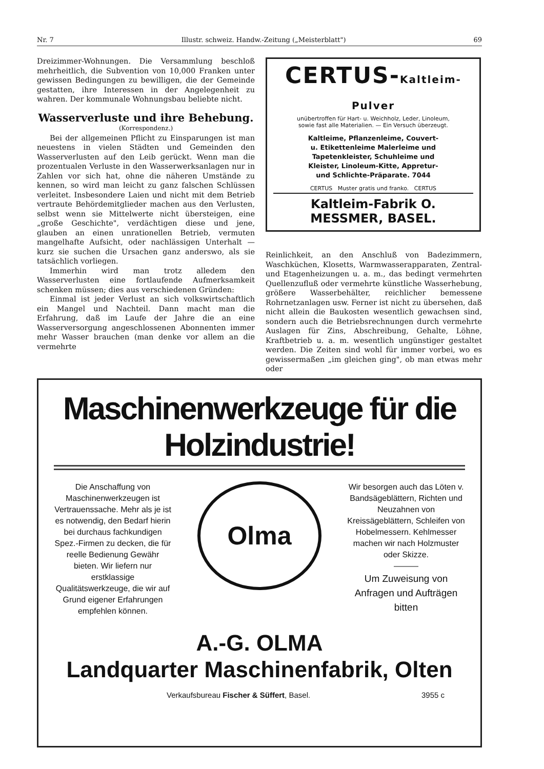Nr. 7 Illustr. schweiz. Handw.-Zeitung („Meisterblatt") 69
Dreizimmer-Wohnungen. Die Versammlung beschloß mehrheitlich, die Subvention von 10,000 Franken unter gewissen Bedingungen zu bewilligen, die der Gemeinde gestatten, ihre Interessen in der Angelegenheit zu wahren. Der kommunale Wohnungsbau beliebte nicht.
Wasserverluste und ihre Behebung.
(Korrespondenz.)
Bei der allgemeinen Pflicht zu Einsparungen ist man neuestens in vielen Städten und Gemeinden den Wasserverlusten auf den Leib gerückt. Wenn man die prozentualen Verluste in den Wasserwerksanlagen nur in Zahlen vor sich hat, ohne die näheren Umstände zu kennen, so wird man leicht zu ganz falschen Schlüssen verleitet. Insbesondere Laien und nicht mit dem Betrieb vertraute Behördemitglieder machen aus den Verlusten, selbst wenn sie Mittelwerte nicht übersteigen, eine „große Geschichte", verdächtigen diese und jene, glauben an einen unrationellen Betrieb, vermuten mangelhafte Aufsicht, oder nachlässigen Unterhalt — kurz sie suchen die Ursachen ganz anderswo, als sie tatsächlich vorliegen.
Immerhin wird man trotz alledem den Wasserverlusten eine fortlaufende Aufmerksamkeit schenken müssen; dies aus verschiedenen Gründen:
Einmal ist jeder Verlust an sich volkswirtschaftlich ein Mangel und Nachteil. Dann macht man die Erfahrung, daß im Laufe der Jahre die an eine Wasserversorgung angeschlossenen Abonnenten immer mehr Wasser brauchen (man denke vor allem an die vermehrte
CERTUS-Kaltleim-Pulver
unübertroffen für Hart- u. Weichholz, Leder, Linoleum,
sowie fast alle Materialien. — Ein Versuch überzeugt.
Kaltleime, Pflanzenleime, Couvert- u. Etikettenleime Malerleime und Tapetenkleister, Schuhleime und Kleister, Linoleum-Kitte, Appretur- und Schlichte-Präparate. 7044
CERTUS Muster gratis und franko. CERTUS
Kaltleim-Fabrik O. MESSMER, BASEL.
Reinlichkeit, an den Anschluß von Badezimmern, Waschküchen, Klosetts, Warmwasserapparaten, Zentral- und Etagenheizungen u. a. m., das bedingt vermehrten Quellenzufluß oder vermehrte künstliche Wasserhebung, größere Wasserbehälter, reichlicher bemessene Rohrnetzanlagen usw. Ferner ist nicht zu übersehen, daß nicht allein die Baukosten wesentlich gewachsen sind, sondern auch die Betriebsrechnungen durch vermehrte Auslagen für Zins, Abschreibung, Gehalte, Löhne, Kraftbetrieb u. a. m. wesentlich ungünstiger gestaltet werden. Die Zeiten sind wohl für immer vorbei, wo es gewissermaßen „im gleichen ging", ob man etwas mehr oder
Maschinenwerkzeuge für die Holzindustrie!
Die Anschaffung von Maschinenwerkzeugen ist Vertrauenssache. Mehr als je ist es notwendig, den Bedarf hierin bei durchaus fachkundigen Spez.-Firmen zu decken, die für reelle Bedienung Gewähr bieten. Wir liefern nur erstklassige Qualitätswerkzeuge, die wir auf Grund eigener Erfahrungen empfehlen können.
Olma
Wir besorgen auch das Löten v. Bandsägeblättern, Richten und Neuzahnen von Kreissägeblättern, Schleifen von Hobelmessern. Kehlmesser machen wir nach Holzmuster oder Skizze.
———
Um Zuweisung von Anfragen und Aufträgen bitten
A.-G. OLMA
Landquarter Maschinenfabrik, Olten
Verkaufsbureau Fischer & Süffert, Basel. 3955 c